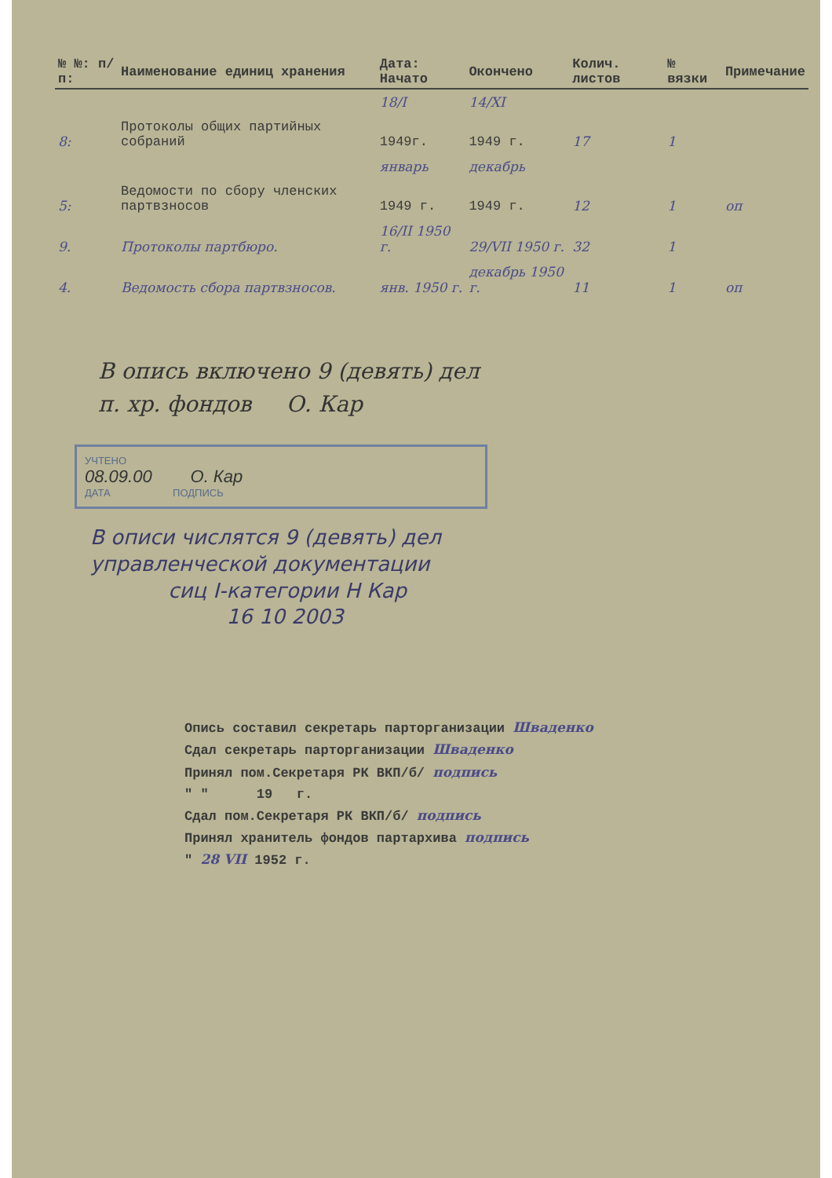| № №: п/п: | Наименование единиц хранения | Дата: Начато | Окончено | Колич. листов | № вязки | Примечание |
| --- | --- | --- | --- | --- | --- | --- |
| | | 18/I | 14/XI | | | |
| 8: | Протоколы общих партийных собраний | 1949г. | 1949 г. | 17 | 1 | |
| | | январь | декабрь | | | |
| 5: | Ведомости по сбору членских партвзносов | 1949 г. | 1949 г. | 12 | 1 | оп |
| 9. | Протоколы партбюро. | 16/II 1950 г. | 29/VII 1950 г. | 32 | 1 | |
| 4. | Ведомость сбора партвзносов. | янв. 1950 г. | декабрь 1950 г. | 11 | 1 | оп |
В опись включено 9 (девять) дел
п. хр. фондов О. Кар
УЧТЕНО
08.09.00 О. Кар
ДАТА ПОДПИСЬ
В описи числятся 9 (девять) дел
управленческой документации
сиц I-категории Н Кар
16 10 2003
Опись составил секретарь парторганизации Шваденко
Сдал секретарь парторганизации Шваденко
Принял пом.Секретаря РК ВКП/б/ подпись
" " 19 г.
Сдал пом.Секретаря РК ВКП/б/ подпись
Принял хранитель фондов партархива подпись
" 28 VII 1952 г.